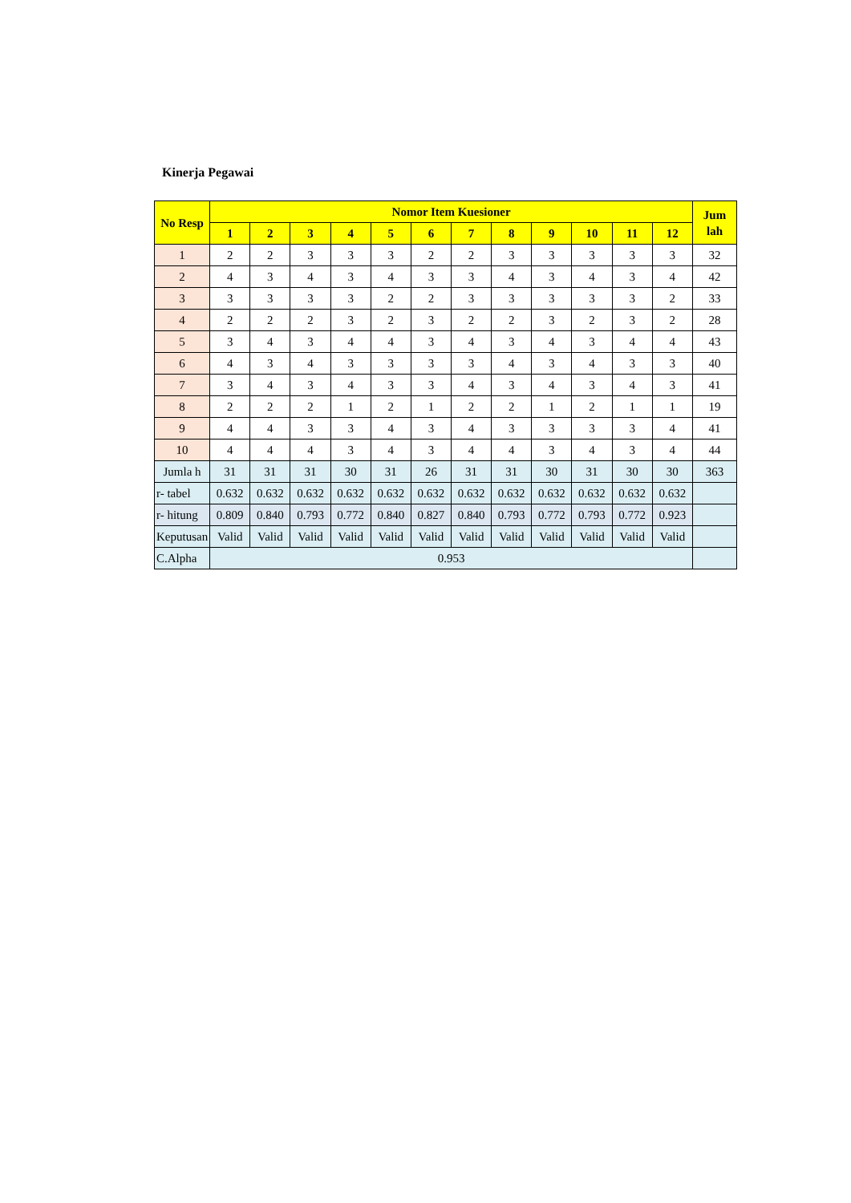Kinerja Pegawai
| No Resp | Nomor Item Kuesioner | | | | | | | | | | | | Jum lah |
| --- | --- | --- | --- | --- | --- | --- | --- | --- | --- | --- | --- | --- | --- |
| | 1 | 2 | 3 | 4 | 5 | 6 | 7 | 8 | 9 | 10 | 11 | 12 | |
| 1 | 2 | 2 | 3 | 3 | 3 | 2 | 2 | 3 | 3 | 3 | 3 | 3 | 32 |
| 2 | 4 | 3 | 4 | 3 | 4 | 3 | 3 | 4 | 3 | 4 | 3 | 4 | 42 |
| 3 | 3 | 3 | 3 | 3 | 2 | 2 | 3 | 3 | 3 | 3 | 3 | 2 | 33 |
| 4 | 2 | 2 | 2 | 3 | 2 | 3 | 2 | 2 | 3 | 2 | 3 | 2 | 28 |
| 5 | 3 | 4 | 3 | 4 | 4 | 3 | 4 | 3 | 4 | 3 | 4 | 4 | 43 |
| 6 | 4 | 3 | 4 | 3 | 3 | 3 | 3 | 4 | 3 | 4 | 3 | 3 | 40 |
| 7 | 3 | 4 | 3 | 4 | 3 | 3 | 4 | 3 | 4 | 3 | 4 | 3 | 41 |
| 8 | 2 | 2 | 2 | 1 | 2 | 1 | 2 | 2 | 1 | 2 | 1 | 1 | 19 |
| 9 | 4 | 4 | 3 | 3 | 4 | 3 | 4 | 3 | 3 | 3 | 3 | 4 | 41 |
| 10 | 4 | 4 | 4 | 3 | 4 | 3 | 4 | 4 | 3 | 4 | 3 | 4 | 44 |
| Jumla h | 31 | 31 | 31 | 30 | 31 | 26 | 31 | 31 | 30 | 31 | 30 | 30 | 363 |
| r- tabel | 0.632 | 0.632 | 0.632 | 0.632 | 0.632 | 0.632 | 0.632 | 0.632 | 0.632 | 0.632 | 0.632 | 0.632 | |
| r- hitung | 0.809 | 0.840 | 0.793 | 0.772 | 0.840 | 0.827 | 0.840 | 0.793 | 0.772 | 0.793 | 0.772 | 0.923 | |
| Keputusan | Valid | Valid | Valid | Valid | Valid | Valid | Valid | Valid | Valid | Valid | Valid | Valid | |
| C.Alpha | 0.953 | | | | | | | | | | | | |